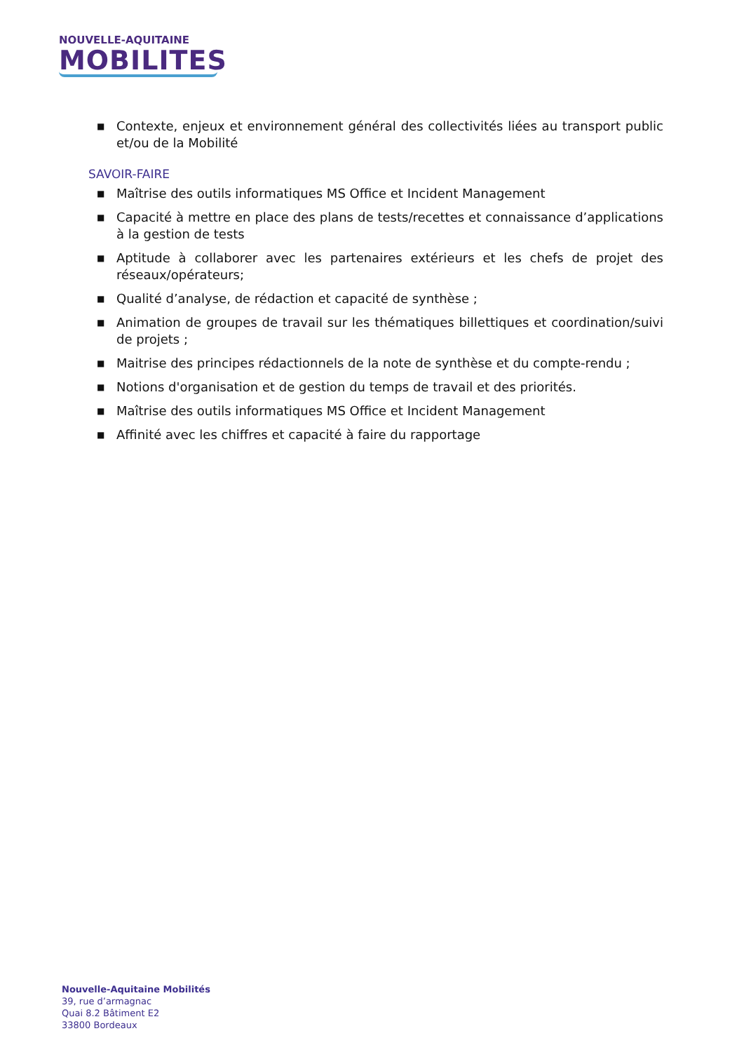NOUVELLE-AQUITAINE
MOBILITES
■ Contexte, enjeux et environnement général des collectivités liées au transport public et/ou de la Mobilité
SAVOIR-FAIRE
■ Maîtrise des outils informatiques MS Office et Incident Management
■ Capacité à mettre en place des plans de tests/recettes et connaissance d’applications à la gestion de tests
■ Aptitude à collaborer avec les partenaires extérieurs et les chefs de projet des réseaux/opérateurs;
■ Qualité d’analyse, de rédaction et capacité de synthèse ;
■ Animation de groupes de travail sur les thématiques billettiques et coordination/suivi de projets ;
■ Maitrise des principes rédactionnels de la note de synthèse et du compte-rendu ;
■ Notions d'organisation et de gestion du temps de travail et des priorités.
■ Maîtrise des outils informatiques MS Office et Incident Management
■ Affinité avec les chiffres et capacité à faire du rapportage
Nouvelle-Aquitaine Mobilités
39, rue d’armagnac
Quai 8.2 Bâtiment E2
33800 Bordeaux